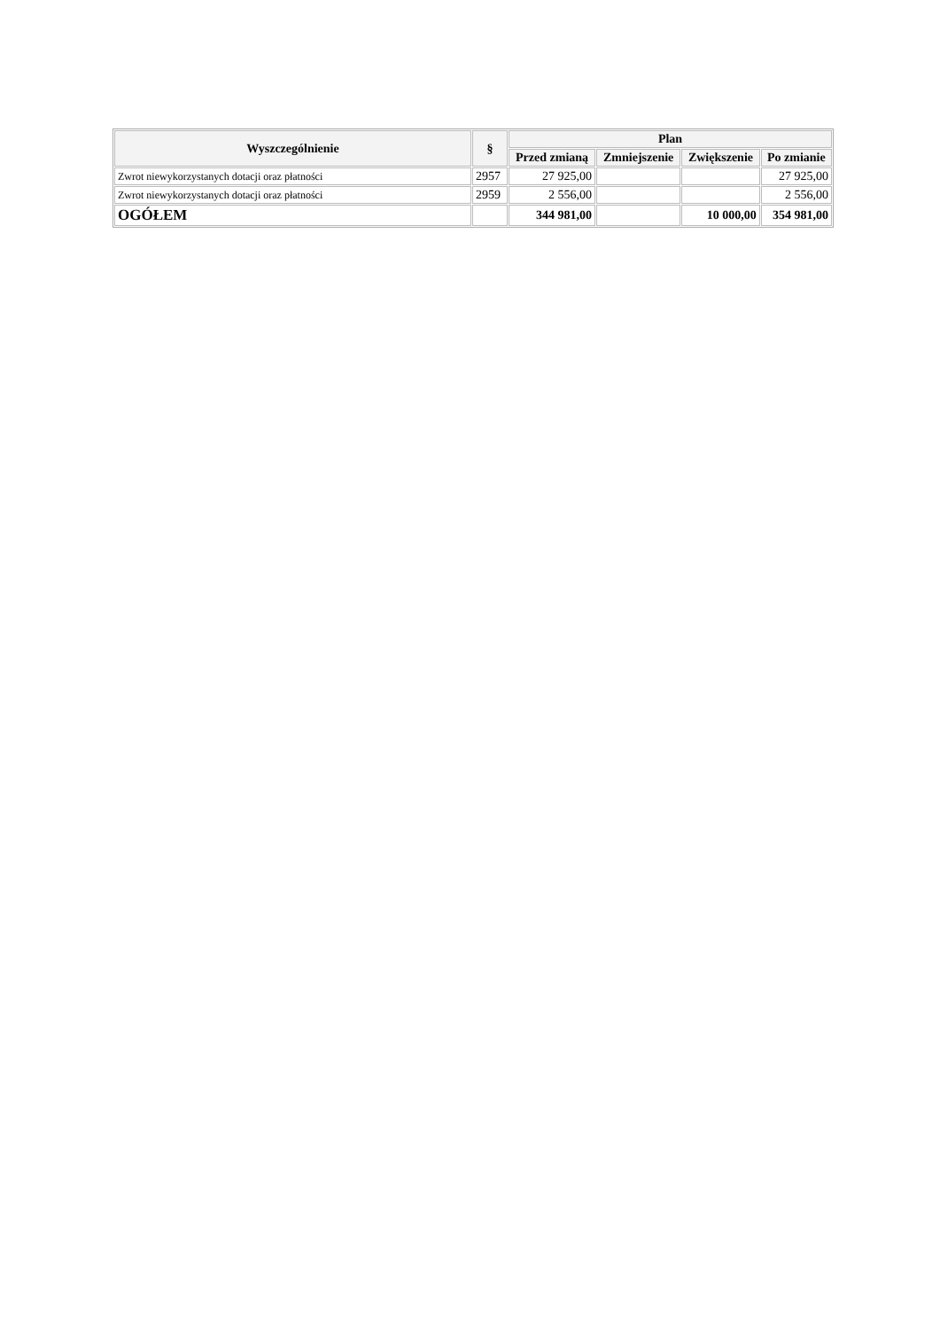| Wyszczególnienie | § | Plan | | | |
| --- | --- | --- | --- | --- | --- |
| | | Przed zmianą | Zmniejszenie | Zwiększenie | Po zmianie |
| Zwrot niewykorzystanych dotacji oraz płatności | 2957 | 27 925,00 | | | 27 925,00 |
| Zwrot niewykorzystanych dotacji oraz płatności | 2959 | 2 556,00 | | | 2 556,00 |
| OGÓŁEM | | 344 981,00 | | 10 000,00 | 354 981,00 |